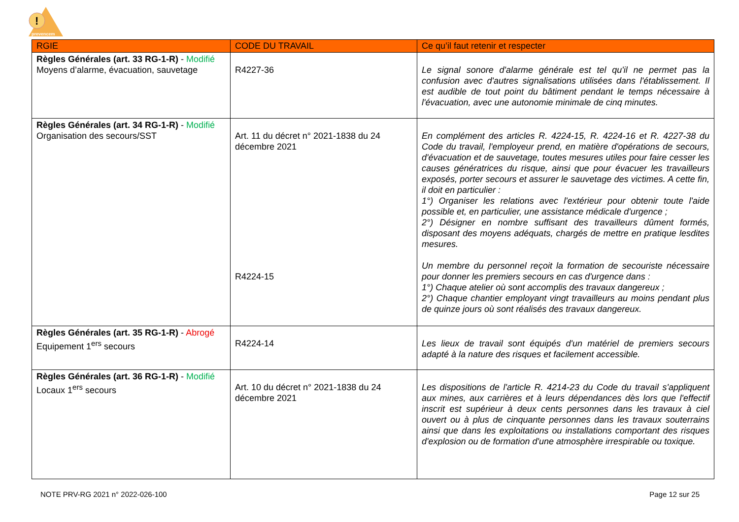!
prevencem
| RGIE | CODE DU TRAVAIL | Ce qu’il faut retenir et respecter |
| --- | --- | --- |
| Règles Générales (art. 33 RG-1-R) - Modifié Moyens d’alarme, évacuation, sauvetage | R4227-36 | Le signal sonore d'alarme générale est tel qu'il ne permet pas la confusion avec d'autres signalisations utilisées dans l'établissement. Il est audible de tout point du bâtiment pendant le temps nécessaire à l'évacuation, avec une autonomie minimale de cinq minutes. |
| Règles Générales (art. 34 RG-1-R) - Modifié Organisation des secours/SST | Art. 11 du décret n° 2021-1838 du 24 décembre 2021 R4224-15 | En complément des articles R. 4224-15, R. 4224-16 et R. 4227-38 du Code du travail, l'employeur prend, en matière d'opérations de secours, d'évacuation et de sauvetage, toutes mesures utiles pour faire cesser les causes génératrices du risque, ainsi que pour évacuer les travailleurs exposés, porter secours et assurer le sauvetage des victimes. A cette fin, il doit en particulier : 1°) Organiser les relations avec l'extérieur pour obtenir toute l'aide possible et, en particulier, une assistance médicale d'urgence ; 2°) Désigner en nombre suffisant des travailleurs dûment formés, disposant des moyens adéquats, chargés de mettre en pratique lesdites mesures. Un membre du personnel reçoit la formation de secouriste nécessaire pour donner les premiers secours en cas d'urgence dans : 1°) Chaque atelier où sont accomplis des travaux dangereux ; 2°) Chaque chantier employant vingt travailleurs au moins pendant plus de quinze jours où sont réalisés des travaux dangereux. |
| Règles Générales (art. 35 RG-1-R) - Abrogé Equipement 1<sup>ers</sup> secours | R4224-14 | Les lieux de travail sont équipés d'un matériel de premiers secours adapté à la nature des risques et facilement accessible. |
| Règles Générales (art. 36 RG-1-R) - Modifié Locaux 1<sup>ers</sup> secours | Art. 10 du décret n° 2021-1838 du 24 décembre 2021 | Les dispositions de l'article R. 4214-23 du Code du travail s'appliquent aux mines, aux carrières et à leurs dépendances dès lors que l'effectif inscrit est supérieur à deux cents personnes dans les travaux à ciel ouvert ou à plus de cinquante personnes dans les travaux souterrains ainsi que dans les exploitations ou installations comportant des risques d'explosion ou de formation d'une atmosphère irrespirable ou toxique. |
NOTE PRV-RG 2021 n° 2022-026-100 Page 12 sur 25